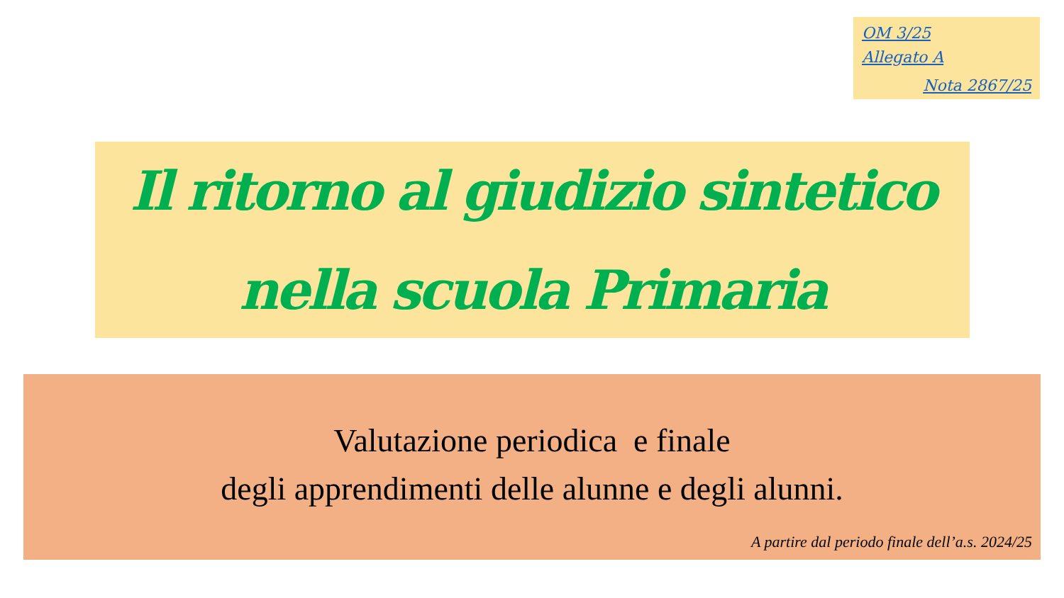OM 3/25
Allegato A
Nota 2867/25
Il ritorno al giudizio sintetico
nella scuola Primaria
Valutazione periodica e finale
degli apprendimenti delle alunne e degli alunni.
A partire dal periodo finale dell’a.s. 2024/25